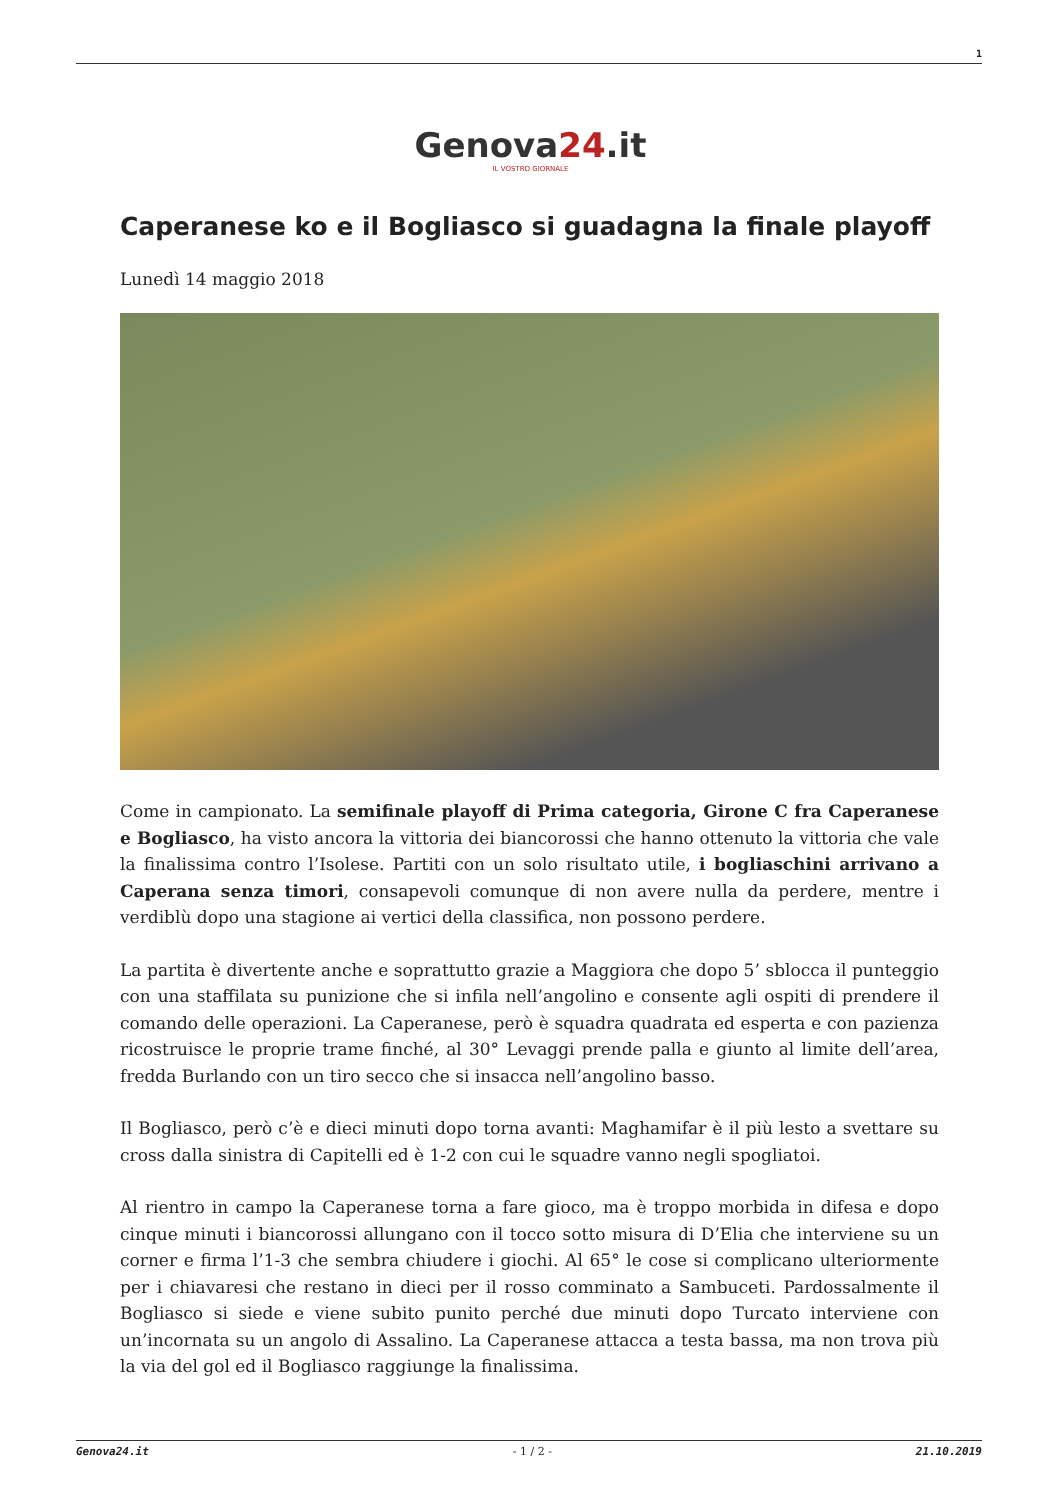1
Genova24.it
IL VOSTRO GIORNALE
Caperanese ko e il Bogliasco si guadagna la finale playoff
Lunedì 14 maggio 2018
Come in campionato. La semifinale playoff di Prima categoria, Girone C fra Caperanese e Bogliasco, ha visto ancora la vittoria dei biancorossi che hanno ottenuto la vittoria che vale la finalissima contro l’Isolese. Partiti con un solo risultato utile, i bogliaschini arrivano a Caperana senza timori, consapevoli comunque di non avere nulla da perdere, mentre i verdiblù dopo una stagione ai vertici della classifica, non possono perdere.
La partita è divertente anche e soprattutto grazie a Maggiora che dopo 5’ sblocca il punteggio con una staffilata su punizione che si infila nell’angolino e consente agli ospiti di prendere il comando delle operazioni. La Caperanese, però è squadra quadrata ed esperta e con pazienza ricostruisce le proprie trame finché, al 30° Levaggi prende palla e giunto al limite dell’area, fredda Burlando con un tiro secco che si insacca nell’angolino basso.
Il Bogliasco, però c’è e dieci minuti dopo torna avanti: Maghamifar è il più lesto a svettare su cross dalla sinistra di Capitelli ed è 1-2 con cui le squadre vanno negli spogliatoi.
Al rientro in campo la Caperanese torna a fare gioco, ma è troppo morbida in difesa e dopo cinque minuti i biancorossi allungano con il tocco sotto misura di D’Elia che interviene su un corner e firma l’1-3 che sembra chiudere i giochi. Al 65° le cose si complicano ulteriormente per i chiavaresi che restano in dieci per il rosso comminato a Sambuceti. Pardossalmente il Bogliasco si siede e viene subito punito perché due minuti dopo Turcato interviene con un’incornata su un angolo di Assalino. La Caperanese attacca a testa bassa, ma non trova più la via del gol ed il Bogliasco raggiunge la finalissima.
Genova24.it - 1 / 2 - 21.10.2019